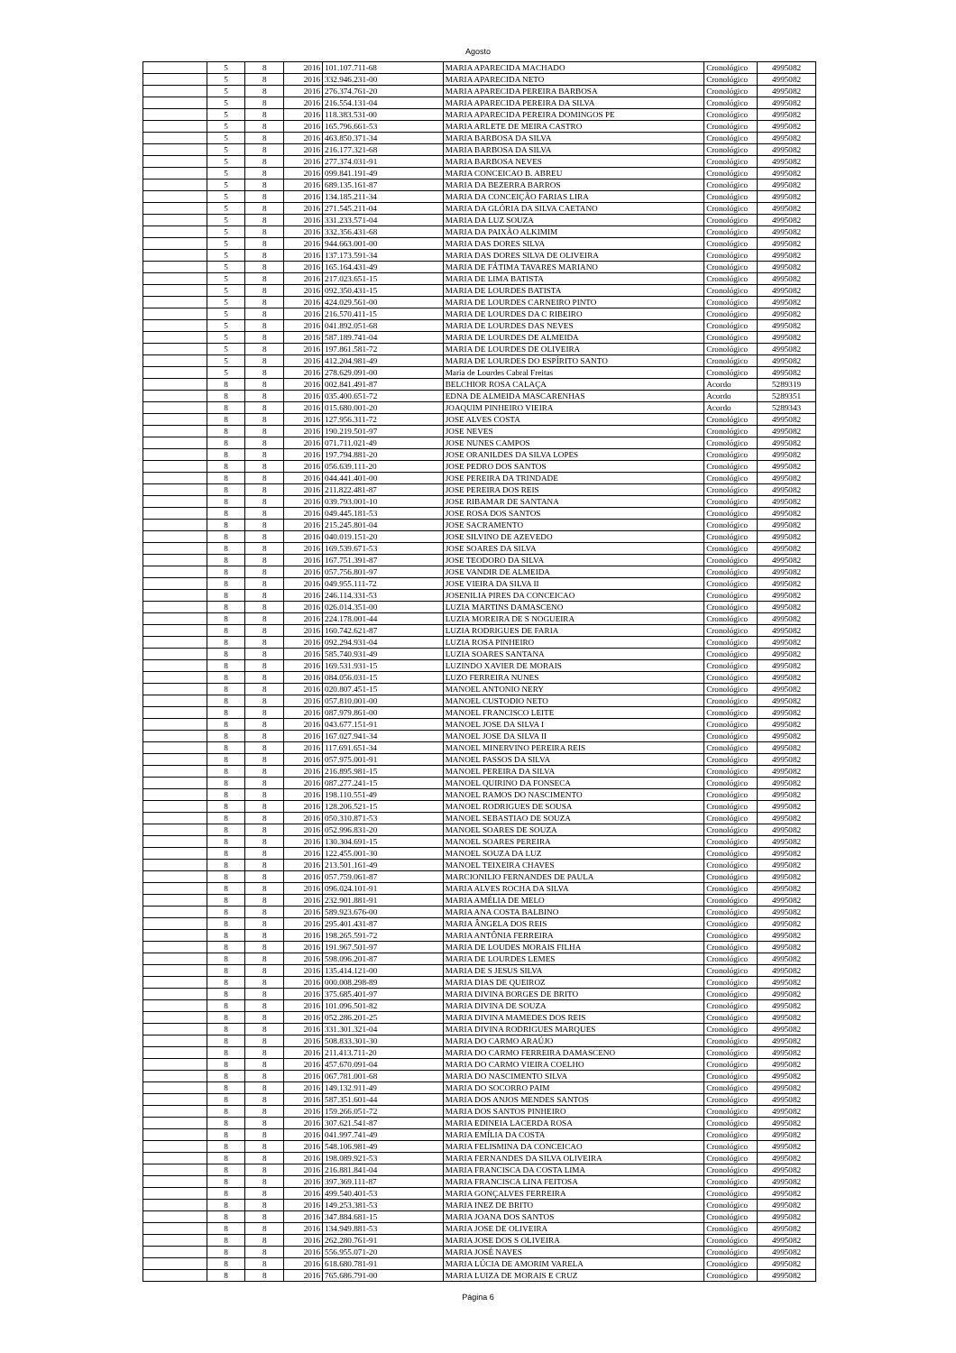Agosto
| | 5 | 8 | 2016 | 101.107.711-68 | MARIA APARECIDA MACHADO | Cronológico | 4995082 |
| | 5 | 8 | 2016 | 332.946.231-00 | MARIA APARECIDA NETO | Cronológico | 4995082 |
| | 5 | 8 | 2016 | 276.374.761-20 | MARIA APARECIDA PEREIRA BARBOSA | Cronológico | 4995082 |
| | 5 | 8 | 2016 | 216.554.131-04 | MARIA APARECIDA PEREIRA DA SILVA | Cronológico | 4995082 |
| | 5 | 8 | 2016 | 118.383.531-00 | MARIA APARECIDA PEREIRA DOMINGOS PE | Cronológico | 4995082 |
| | 5 | 8 | 2016 | 165.796.661-53 | MARIA ARLETE DE MEIRA CASTRO | Cronológico | 4995082 |
| | 5 | 8 | 2016 | 463.850.371-34 | MARIA BARBOSA DA SILVA | Cronológico | 4995082 |
| | 5 | 8 | 2016 | 216.177.321-68 | MARIA BARBOSA DA SILVA | Cronológico | 4995082 |
| | 5 | 8 | 2016 | 277.374.031-91 | MARIA BARBOSA NEVES | Cronológico | 4995082 |
| | 5 | 8 | 2016 | 099.841.191-49 | MARIA CONCEICAO B. ABREU | Cronológico | 4995082 |
| | 5 | 8 | 2016 | 689.135.161-87 | MARIA DA BEZERRA BARROS | Cronológico | 4995082 |
| | 5 | 8 | 2016 | 134.185.211-34 | MARIA DA CONCEIÇÃO FARIAS LIRA | Cronológico | 4995082 |
| | 5 | 8 | 2016 | 271.545.211-04 | MARIA DA GLÓRIA DA SILVA CAETANO | Cronológico | 4995082 |
| | 5 | 8 | 2016 | 331.233.571-04 | MARIA DA LUZ SOUZA | Cronológico | 4995082 |
| | 5 | 8 | 2016 | 332.356.431-68 | MARIA DA PAIXÃO ALKIMIM | Cronológico | 4995082 |
| | 5 | 8 | 2016 | 944.663.001-00 | MARIA DAS DORES SILVA | Cronológico | 4995082 |
| | 5 | 8 | 2016 | 137.173.591-34 | MARIA DAS DORES SILVA DE OLIVEIRA | Cronológico | 4995082 |
| | 5 | 8 | 2016 | 165.164.431-49 | MARIA DE FÁTIMA TAVARES MARIANO | Cronológico | 4995082 |
| | 5 | 8 | 2016 | 217.023.651-15 | MARIA DE LIMA BATISTA | Cronológico | 4995082 |
| | 5 | 8 | 2016 | 092.350.431-15 | MARIA DE LOURDES BATISTA | Cronológico | 4995082 |
| | 5 | 8 | 2016 | 424.029.561-00 | MARIA DE LOURDES CARNEIRO PINTO | Cronológico | 4995082 |
| | 5 | 8 | 2016 | 216.570.411-15 | MARIA DE LOURDES DA C RIBEIRO | Cronológico | 4995082 |
| | 5 | 8 | 2016 | 041.892.051-68 | MARIA DE LOURDES DAS NEVES | Cronológico | 4995082 |
| | 5 | 8 | 2016 | 587.189.741-04 | MARIA DE LOURDES DE ALMEIDA | Cronológico | 4995082 |
| | 5 | 8 | 2016 | 197.861.581-72 | MARIA DE LOURDES DE OLIVEIRA | Cronológico | 4995082 |
| | 5 | 8 | 2016 | 412.204.981-49 | MARIA DE LOURDES DO ESPÍRITO SANTO | Cronológico | 4995082 |
| | 5 | 8 | 2016 | 278.629.091-00 | Maria de Lourdes Cabral Freitas | Cronológico | 4995082 |
| | 8 | 8 | 2016 | 002.841.491-87 | BELCHIOR ROSA CALAÇA | Acordo | 5289319 |
| | 8 | 8 | 2016 | 035.400.651-72 | EDNA DE ALMEIDA MASCARENHAS | Acordo | 5289351 |
| | 8 | 8 | 2016 | 015.680.001-20 | JOAQUIM PINHEIRO VIEIRA | Acordo | 5289343 |
| | 8 | 8 | 2016 | 127.956.311-72 | JOSE ALVES COSTA | Cronológico | 4995082 |
| | 8 | 8 | 2016 | 190.219.501-97 | JOSE NEVES | Cronológico | 4995082 |
| | 8 | 8 | 2016 | 071.711.021-49 | JOSE NUNES CAMPOS | Cronológico | 4995082 |
| | 8 | 8 | 2016 | 197.794.881-20 | JOSE ORANILDES DA SILVA LOPES | Cronológico | 4995082 |
| | 8 | 8 | 2016 | 056.639.111-20 | JOSE PEDRO DOS SANTOS | Cronológico | 4995082 |
| | 8 | 8 | 2016 | 044.441.401-00 | JOSE PEREIRA DA TRINDADE | Cronológico | 4995082 |
| | 8 | 8 | 2016 | 211.822.481-87 | JOSE PEREIRA DOS REIS | Cronológico | 4995082 |
| | 8 | 8 | 2016 | 039.793.001-10 | JOSE RIBAMAR DE SANTANA | Cronológico | 4995082 |
| | 8 | 8 | 2016 | 049.445.181-53 | JOSE ROSA DOS SANTOS | Cronológico | 4995082 |
| | 8 | 8 | 2016 | 215.245.801-04 | JOSE SACRAMENTO | Cronológico | 4995082 |
| | 8 | 8 | 2016 | 040.019.151-20 | JOSE SILVINO DE AZEVEDO | Cronológico | 4995082 |
| | 8 | 8 | 2016 | 169.539.671-53 | JOSE SOARES DA SILVA | Cronológico | 4995082 |
| | 8 | 8 | 2016 | 167.751.391-87 | JOSE TEODORO DA SILVA | Cronológico | 4995082 |
| | 8 | 8 | 2016 | 057.756.801-97 | JOSE VANDIR DE ALMEIDA | Cronológico | 4995082 |
| | 8 | 8 | 2016 | 049.955.111-72 | JOSE VIEIRA DA SILVA II | Cronológico | 4995082 |
| | 8 | 8 | 2016 | 246.114.331-53 | JOSENILIA PIRES DA CONCEICAO | Cronológico | 4995082 |
| | 8 | 8 | 2016 | 026.014.351-00 | LUZIA MARTINS DAMASCENO | Cronológico | 4995082 |
| | 8 | 8 | 2016 | 224.178.001-44 | LUZIA MOREIRA DE S NOGUEIRA | Cronológico | 4995082 |
| | 8 | 8 | 2016 | 160.742.621-87 | LUZIA RODRIGUES DE FARIA | Cronológico | 4995082 |
| | 8 | 8 | 2016 | 092.294.931-04 | LUZIA ROSA PINHEIRO | Cronológico | 4995082 |
| | 8 | 8 | 2016 | 585.740.931-49 | LUZIA SOARES SANTANA | Cronológico | 4995082 |
| | 8 | 8 | 2016 | 169.531.931-15 | LUZINDO XAVIER DE MORAIS | Cronológico | 4995082 |
| | 8 | 8 | 2016 | 084.056.031-15 | LUZO FERREIRA NUNES | Cronológico | 4995082 |
| | 8 | 8 | 2016 | 020.807.451-15 | MANOEL ANTONIO NERY | Cronológico | 4995082 |
| | 8 | 8 | 2016 | 057.810.001-00 | MANOEL CUSTODIO NETO | Cronológico | 4995082 |
| | 8 | 8 | 2016 | 087.979.861-00 | MANOEL FRANCISCO LEITE | Cronológico | 4995082 |
| | 8 | 8 | 2016 | 043.677.151-91 | MANOEL JOSE DA SILVA I | Cronológico | 4995082 |
| | 8 | 8 | 2016 | 167.027.941-34 | MANOEL JOSE DA SILVA II | Cronológico | 4995082 |
| | 8 | 8 | 2016 | 117.691.651-34 | MANOEL MINERVINO PEREIRA REIS | Cronológico | 4995082 |
| | 8 | 8 | 2016 | 057.975.001-91 | MANOEL PASSOS DA SILVA | Cronológico | 4995082 |
| | 8 | 8 | 2016 | 216.895.981-15 | MANOEL PEREIRA DA SILVA | Cronológico | 4995082 |
| | 8 | 8 | 2016 | 087.277.241-15 | MANOEL QUIRINO DA FONSECA | Cronológico | 4995082 |
| | 8 | 8 | 2016 | 198.110.551-49 | MANOEL RAMOS DO NASCIMENTO | Cronológico | 4995082 |
| | 8 | 8 | 2016 | 128.206.521-15 | MANOEL RODRIGUES DE SOUSA | Cronológico | 4995082 |
| | 8 | 8 | 2016 | 050.310.871-53 | MANOEL SEBASTIAO DE SOUZA | Cronológico | 4995082 |
| | 8 | 8 | 2016 | 052.996.831-20 | MANOEL SOARES DE SOUZA | Cronológico | 4995082 |
| | 8 | 8 | 2016 | 130.304.691-15 | MANOEL SOARES PEREIRA | Cronológico | 4995082 |
| | 8 | 8 | 2016 | 122.455.001-30 | MANOEL SOUZA DA LUZ | Cronológico | 4995082 |
| | 8 | 8 | 2016 | 213.501.161-49 | MANOEL TEIXEIRA CHAVES | Cronológico | 4995082 |
| | 8 | 8 | 2016 | 057.759.061-87 | MARCIONILIO FERNANDES DE PAULA | Cronológico | 4995082 |
| | 8 | 8 | 2016 | 096.024.101-91 | MARIA ALVES ROCHA DA SILVA | Cronológico | 4995082 |
| | 8 | 8 | 2016 | 232.901.881-91 | MARIA AMÉLIA DE MELO | Cronológico | 4995082 |
| | 8 | 8 | 2016 | 589.923.676-00 | MARIA ANA COSTA BALBINO | Cronológico | 4995082 |
| | 8 | 8 | 2016 | 295.401.431-87 | MARIA ÂNGELA DOS REIS | Cronológico | 4995082 |
| | 8 | 8 | 2016 | 198.265.591-72 | MARIA ANTÔNIA FERREIRA | Cronológico | 4995082 |
| | 8 | 8 | 2016 | 191.967.501-97 | MARIA DE LOUDES MORAIS FILHA | Cronológico | 4995082 |
| | 8 | 8 | 2016 | 598.096.201-87 | MARIA DE LOURDES LEMES | Cronológico | 4995082 |
| | 8 | 8 | 2016 | 135.414.121-00 | MARIA DE S JESUS SILVA | Cronológico | 4995082 |
| | 8 | 8 | 2016 | 000.008.298-89 | MARIA DIAS DE QUEIROZ | Cronológico | 4995082 |
| | 8 | 8 | 2016 | 375.685.401-97 | MARIA DIVINA BORGES DE BRITO | Cronológico | 4995082 |
| | 8 | 8 | 2016 | 101.096.501-82 | MARIA DIVINA DE SOUZA | Cronológico | 4995082 |
| | 8 | 8 | 2016 | 052.286.201-25 | MARIA DIVINA MAMEDES DOS REIS | Cronológico | 4995082 |
| | 8 | 8 | 2016 | 331.301.321-04 | MARIA DIVINA RODRIGUES MARQUES | Cronológico | 4995082 |
| | 8 | 8 | 2016 | 508.833.301-30 | MARIA DO CARMO ARAÚJO | Cronológico | 4995082 |
| | 8 | 8 | 2016 | 211.413.711-20 | MARIA DO CARMO FERREIRA DAMASCENO | Cronológico | 4995082 |
| | 8 | 8 | 2016 | 457.670.091-04 | MARIA DO CARMO VIEIRA COELHO | Cronológico | 4995082 |
| | 8 | 8 | 2016 | 067.781.001-68 | MARIA DO NASCIMENTO SILVA | Cronológico | 4995082 |
| | 8 | 8 | 2016 | 149.132.911-49 | MARIA DO SOCORRO PAIM | Cronológico | 4995082 |
| | 8 | 8 | 2016 | 587.351.601-44 | MARIA DOS ANJOS MENDES SANTOS | Cronológico | 4995082 |
| | 8 | 8 | 2016 | 159.266.051-72 | MARIA DOS SANTOS PINHEIRO | Cronológico | 4995082 |
| | 8 | 8 | 2016 | 307.621.541-87 | MARIA EDINEIA LACERDA ROSA | Cronológico | 4995082 |
| | 8 | 8 | 2016 | 041.997.741-49 | MARIA EMÍLIA DA COSTA | Cronológico | 4995082 |
| | 8 | 8 | 2016 | 548.106.981-49 | MARIA FELISMINA DA CONCEICAO | Cronológico | 4995082 |
| | 8 | 8 | 2016 | 198.089.921-53 | MARIA FERNANDES DA SILVA OLIVEIRA | Cronológico | 4995082 |
| | 8 | 8 | 2016 | 216.881.841-04 | MARIA FRANCISCA DA COSTA LIMA | Cronológico | 4995082 |
| | 8 | 8 | 2016 | 397.369.111-87 | MARIA FRANCISCA LINA FEITOSA | Cronológico | 4995082 |
| | 8 | 8 | 2016 | 499.540.401-53 | MARIA GONÇALVES FERREIRA | Cronológico | 4995082 |
| | 8 | 8 | 2016 | 149.253.381-53 | MARIA INEZ DE BRITO | Cronológico | 4995082 |
| | 8 | 8 | 2016 | 347.884.681-15 | MARIA JOANA DOS SANTOS | Cronológico | 4995082 |
| | 8 | 8 | 2016 | 134.949.881-53 | MARIA JOSE DE OLIVEIRA | Cronológico | 4995082 |
| | 8 | 8 | 2016 | 262.280.761-91 | MARIA JOSE DOS S OLIVEIRA | Cronológico | 4995082 |
| | 8 | 8 | 2016 | 556.955.071-20 | MARIA JOSÉ NAVES | Cronológico | 4995082 |
| | 8 | 8 | 2016 | 618.680.781-91 | MARIA LÚCIA DE AMORIM VARELA | Cronológico | 4995082 |
| | 8 | 8 | 2016 | 765.686.791-00 | MARIA LUIZA DE MORAIS E CRUZ | Cronológico | 4995082 |
Página 6